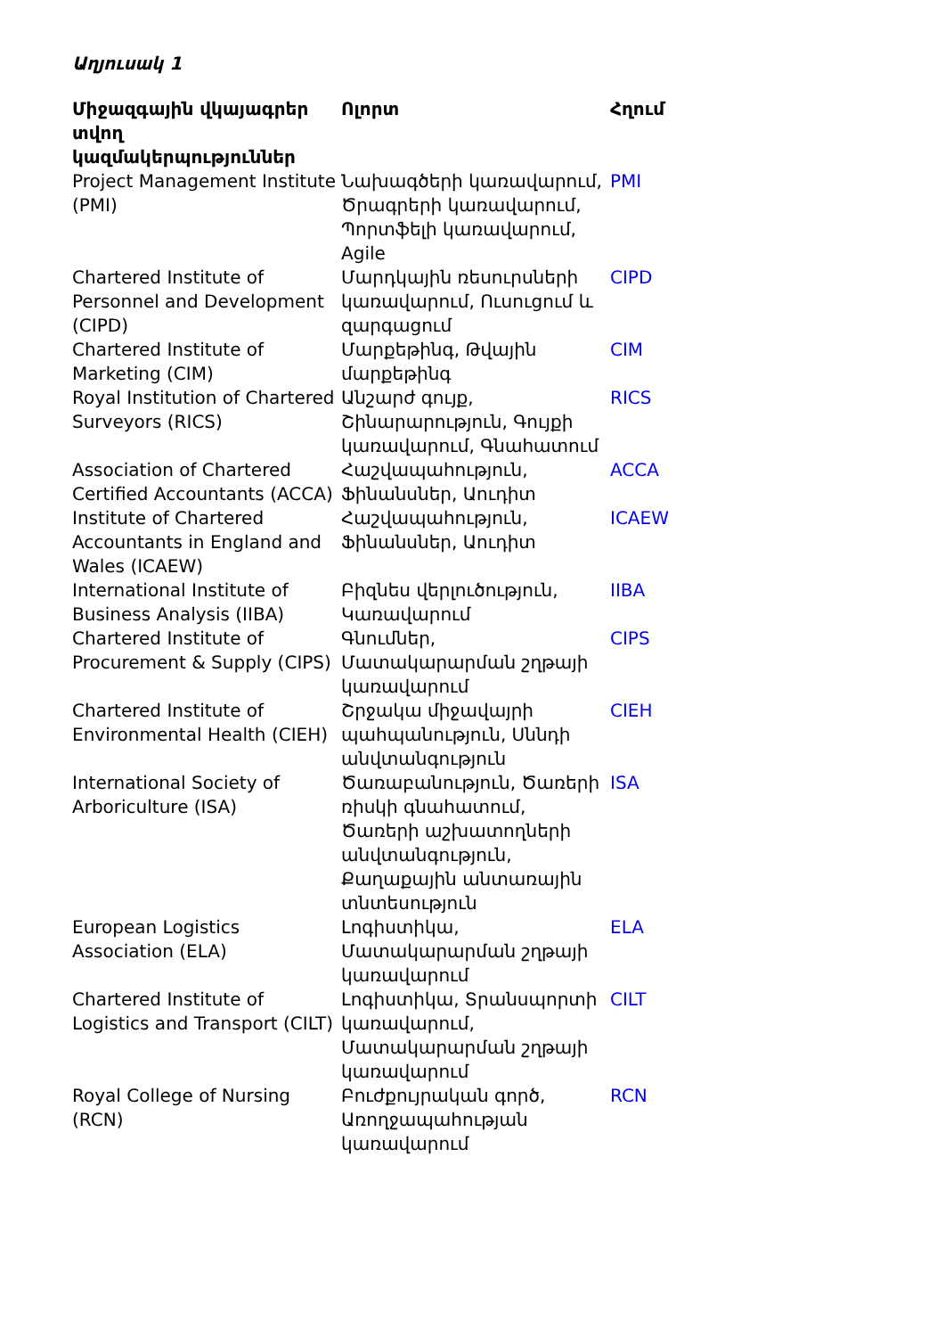Աղյուսակ 1
| Միջազգային վկայագրեր տվող կազմակերպություններ | Ոլորտ | Հղում |
| --- | --- | --- |
| Project Management Institute (PMI) | Նախագծերի կառավարում, Ծրագրերի կառավարում, Պորտֆելի կառավարում, Agile | PMI |
| Chartered Institute of Personnel and Development (CIPD) | Մարդկային ռեսուրսների կառավարում, Ուսուցում և զարգացում | CIPD |
| Chartered Institute of Marketing (CIM) | Մարքեթինգ, Թվային մարքեթինգ | CIM |
| Royal Institution of Chartered Surveyors (RICS) | Անշարժ գույք, Շինարարություն, Գույքի կառավարում, Գնահատում | RICS |
| Association of Chartered Certified Accountants (ACCA) | Հաշվապահություն, Ֆինանսներ, Աուդիտ | ACCA |
| Institute of Chartered Accountants in England and Wales (ICAEW) | Հաշվապահություն, Ֆինանսներ, Աուդիտ | ICAEW |
| International Institute of Business Analysis (IIBA) | Բիզնես վերլուծություն, Կառավարում | IIBA |
| Chartered Institute of Procurement & Supply (CIPS) | Գնումներ, Մատակարարման շղթայի կառավարում | CIPS |
| Chartered Institute of Environmental Health (CIEH) | Շրջակա միջավայրի պահպանություն, Սննդի անվտանգություն | CIEH |
| International Society of Arboriculture (ISA) | Ծառաբանություն, Ծառերի ռիսկի գնահատում, Ծառերի աշխատողների անվտանգություն, Քաղաքային անտառային տնտեսություն | ISA |
| European Logistics Association (ELA) | Լոգիստիկա, Մատակարարման շղթայի կառավարում | ELA |
| Chartered Institute of Logistics and Transport (CILT) | Լոգիստիկա, Տրանսպորտի կառավարում, Մատակարարման շղթայի կառավարում | CILT |
| Royal College of Nursing (RCN) | Բուժքույրական գործ, Առողջապահության կառավարում | RCN |